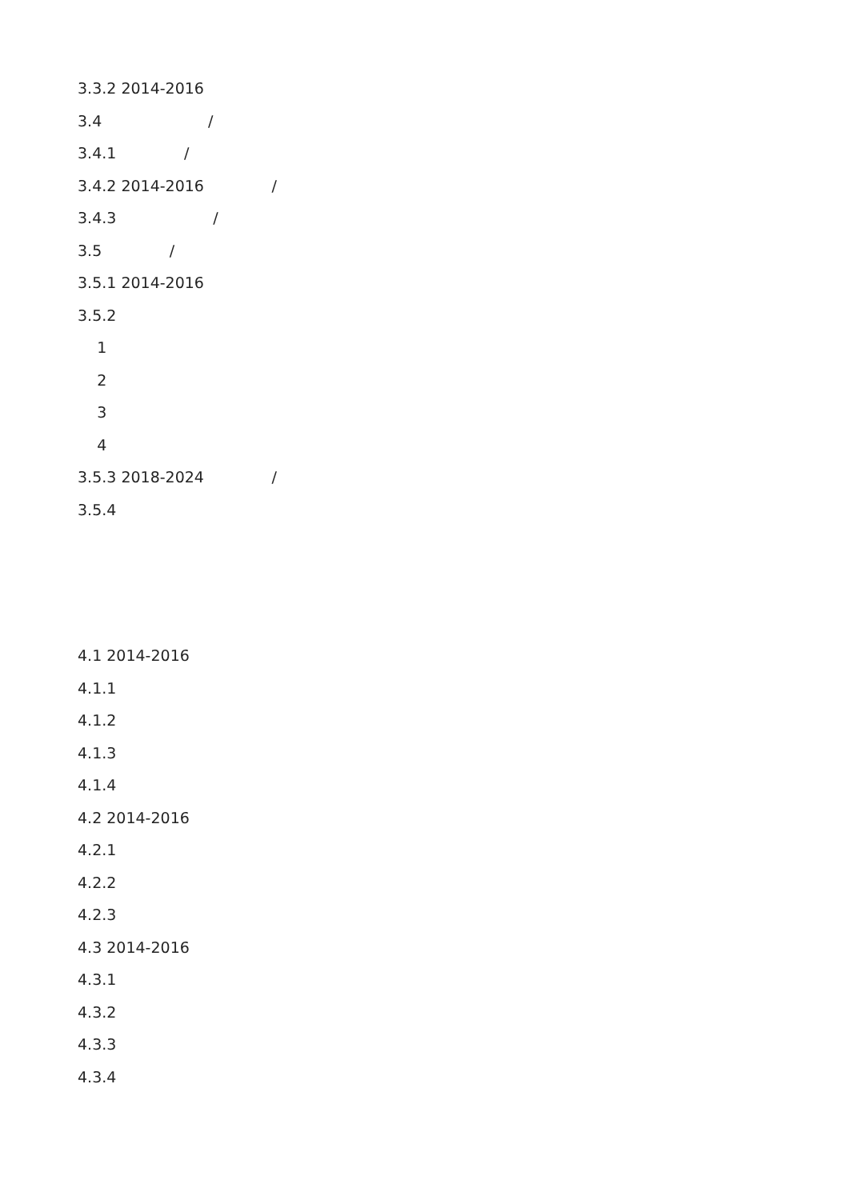3.3.2 2014-2016
3.4 /
3.4.1 /
3.4.2 2014-2016 /
3.4.3 /
3.5 /
3.5.1 2014-2016
3.5.2
1
2
3
4
3.5.3 2018-2024 /
3.5.4
4.1 2014-2016
4.1.1
4.1.2
4.1.3
4.1.4
4.2 2014-2016
4.2.1
4.2.2
4.2.3
4.3 2014-2016
4.3.1
4.3.2
4.3.3
4.3.4